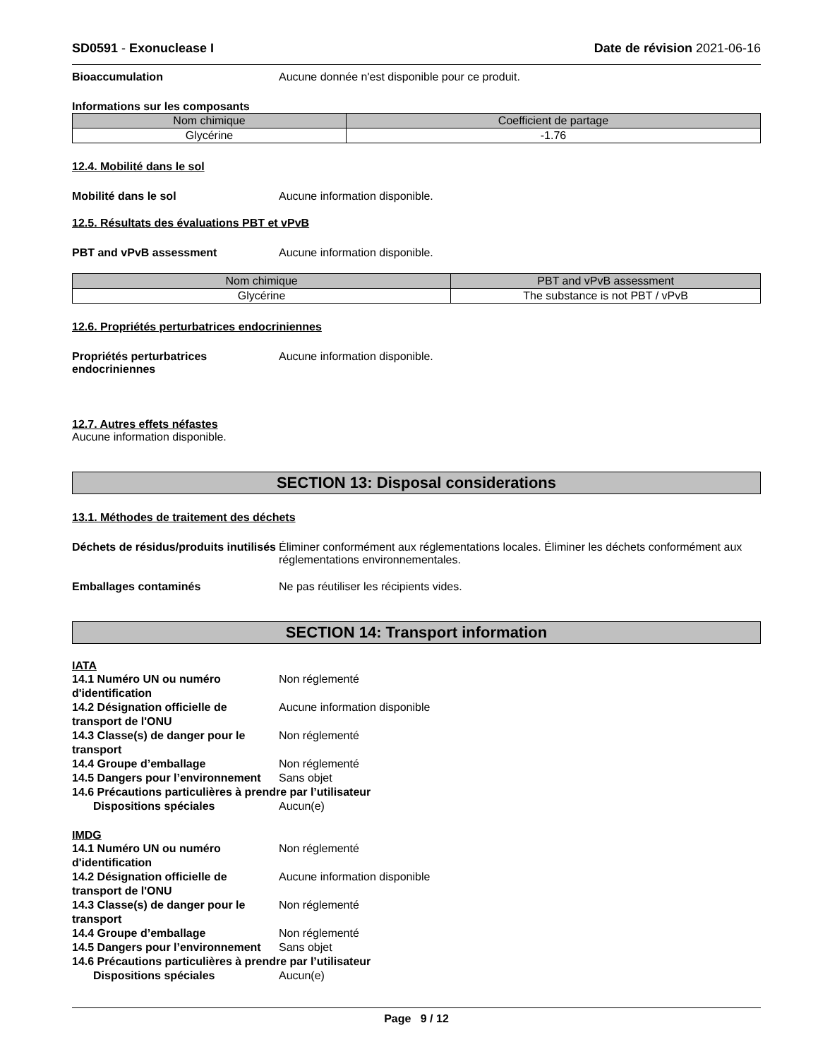SD0591 - Exonuclease I Date de révision 2021-06-16
Bioaccumulation Aucune donnée n'est disponible pour ce produit.
Informations sur les composants
| Nom chimique | Coefficient de partage |
| --- | --- |
| Glycérine | -1.76 |
12.4. Mobilité dans le sol
Mobilité dans le sol Aucune information disponible.
12.5. Résultats des évaluations PBT et vPvB
PBT and vPvB assessment Aucune information disponible.
| Nom chimique | PBT and vPvB assessment |
| --- | --- |
| Glycérine | The substance is not PBT / vPvB |
12.6. Propriétés perturbatrices endocriniennes
Propriétés perturbatrices endocriniennes
Aucune information disponible.
12.7. Autres effets néfastes
Aucune information disponible.
SECTION 13: Disposal considerations
13.1. Méthodes de traitement des déchets
Déchets de résidus/produits inutilisés
Éliminer conformément aux réglementations locales. Éliminer les déchets conformément aux réglementations environnementales.
Emballages contaminés Ne pas réutiliser les récipients vides.
SECTION 14: Transport information
IATA
14.1 Numéro UN ou numéro d'identification
Non réglementé
14.2 Désignation officielle de transport de l'ONU
Aucune information disponible
14.3 Classe(s) de danger pour le transport
Non réglementé
14.4 Groupe d’emballage Non réglementé
14.5 Dangers pour l’environnement
Sans objet
14.6 Précautions particulières à prendre par l’utilisateur
Dispositions spéciales Aucun(e)
IMDG
14.1 Numéro UN ou numéro d'identification
Non réglementé
14.2 Désignation officielle de transport de l'ONU
Aucune information disponible
14.3 Classe(s) de danger pour le transport
Non réglementé
14.4 Groupe d’emballage Non réglementé
14.5 Dangers pour l’environnement
Sans objet
14.6 Précautions particulières à prendre par l’utilisateur
Dispositions spéciales Aucun(e)
Page 9 / 12